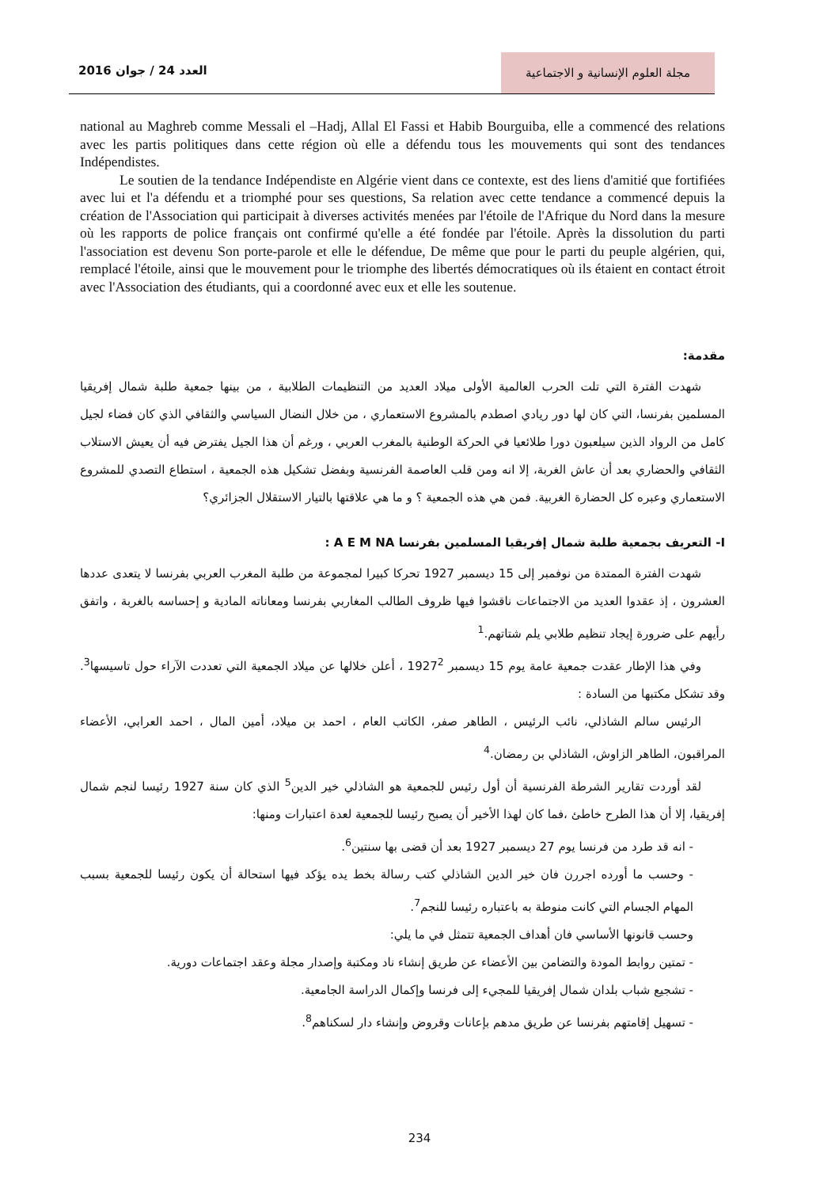مجلة العلوم الإنسانية و الاجتماعية
العدد 24 / جوان 2016
national au Maghreb comme Messali el –Hadj, Allal El Fassi et Habib Bourguiba, elle a commencé des relations avec les partis politiques dans cette région où elle a défendu tous les mouvements qui sont des tendances Indépendistes.
Le soutien de la tendance Indépendiste en Algérie vient dans ce contexte, est des liens d'amitié que fortifiées avec lui et l'a défendu et a triomphé pour ses questions, Sa relation avec cette tendance a commencé depuis la création de l'Association qui participait à diverses activités menées par l'étoile de l'Afrique du Nord dans la mesure où les rapports de police français ont confirmé qu'elle a été fondée par l'étoile. Après la dissolution du parti l'association est devenu Son porte-parole et elle le défendue, De même que pour le parti du peuple algérien, qui, remplacé l'étoile, ainsi que le mouvement pour le triomphe des libertés démocratiques où ils étaient en contact étroit avec l'Association des étudiants, qui a coordonné avec eux et elle les soutenue.
مقدمة:
شهدت الفترة التي تلت الحرب العالمية الأولى ميلاد العديد من التنظيمات الطلابية ، من بينها جمعية طلبة شمال إفريقيا المسلمين بفرنسا، التي كان لها دور ريادي اصطدم بالمشروع الاستعماري ، من خلال النضال السياسي والثقافي الذي كان فضاء لجيل كامل من الرواد الذين سيلعبون دورا طلائعيا في الحركة الوطنية بالمغرب العربي ، ورغم أن هذا الجيل يفترض فيه أن يعيش الاستلاب الثقافي والحضاري بعد أن عاش الغربة، إلا انه ومن قلب العاصمة الفرنسية وبفضل تشكيل هذه الجمعية ، استطاع التصدي للمشروع الاستعماري وعبره كل الحضارة الغربية. فمن هي هذه الجمعية ؟ و ما هي علاقتها بالتيار الاستقلال الجزائري؟
I- التعريف بجمعية طلبة شمال إفريقيا المسلمين بفرنسا A E M NA :
شهدت الفترة الممتدة من نوفمبر إلى 15 ديسمبر 1927 تحركا كبيرا لمجموعة من طلبة المغرب العربي بفرنسا لا يتعدى عددها العشرون ، إذ عقدوا العديد من الاجتماعات ناقشوا فيها ظروف الطالب المغاربي بفرنسا ومعاناته المادية و إحساسه بالغربة ، واتفق رأيهم على ضرورة إيجاد تنظيم طلابي يلم شتاتهم.<sup>1</sup>
وفي هذا الإطار عقدت جمعية عامة يوم 15 ديسمبر 1927<sup>2</sup> ، أعلن خلالها عن ميلاد الجمعية التي تعددت الآراء حول تاسيسها<sup>3</sup>. وقد تشكل مكتبها من السادة :
الرئيس سالم الشاذلي، نائب الرئيس ، الطاهر صفر، الكاتب العام ، احمد بن ميلاد، أمين المال ، احمد العرابي، الأعضاء المراقبون، الطاهر الزاوش، الشاذلي بن رمضان.<sup>4</sup>
لقد أوردت تقارير الشرطة الفرنسية أن أول رئيس للجمعية هو الشاذلي خير الدين<sup>5</sup> الذي كان سنة 1927 رئيسا لنجم شمال إفريقيا، إلا أن هذا الطرح خاطئ ،فما كان لهذا الأخير أن يصبح رئيسا للجمعية لعدة اعتبارات ومنها:
- انه قد طرد من فرنسا يوم 27 ديسمبر 1927 بعد أن قضى بها سنتين<sup>6</sup>.
- وحسب ما أورده اجررن فان خير الدين الشاذلي كتب رسالة بخط يده يؤكد فيها استحالة أن يكون رئيسا للجمعية بسبب المهام الجسام التي كانت منوطة به باعتباره رئيسا للنجم<sup>7</sup>.
وحسب قانونها الأساسي فان أهداف الجمعية تتمثل في ما يلي:
- تمتين روابط المودة والتضامن بين الأعضاء عن طريق إنشاء ناد ومكتبة وإصدار مجلة وعقد اجتماعات دورية.
- تشجيع شباب بلدان شمال إفريقيا للمجيء إلى فرنسا وإكمال الدراسة الجامعية.
- تسهيل إقامتهم بفرنسا عن طريق مدهم بإعانات وقروض وإنشاء دار لسكناهم<sup>8</sup>.
234